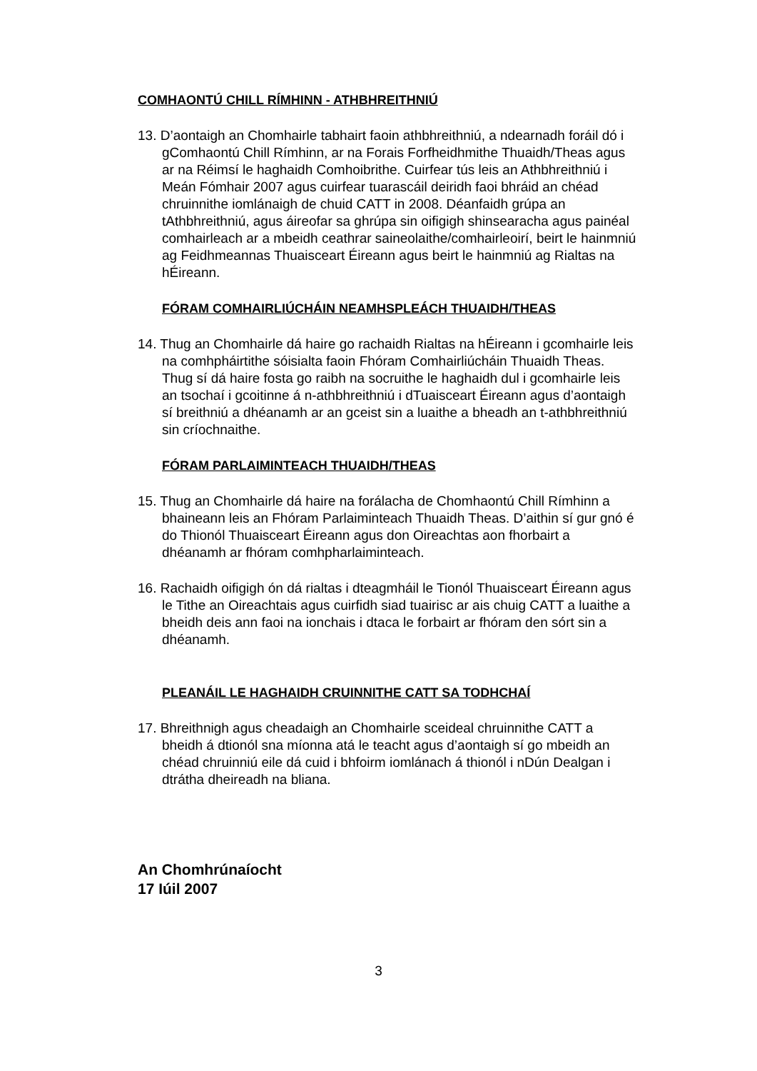COMHAONTÚ CHILL RÍMHINN - ATHBHREITHNIÚ
13. D’aontaigh an Chomhairle tabhairt faoin athbhreithniú, a ndearnadh foráil dó i gComhaontú Chill Rímhinn, ar na Forais Forfheidhmithe Thuaidh/Theas agus ar na Réimsí le haghaidh Comhoibrithe. Cuirfear tús leis an Athbhreithniú i Meán Fómhair 2007 agus cuirfear tuarascáil deiridh faoi bhráid an chéad chruinnithe iomlánaigh de chuid CATT in 2008. Déanfaidh grúpa an tAthbhreithniú, agus áireofar sa ghrúpa sin oifigigh shinsearacha agus painéal comhairleach ar a mbeidh ceathrar saineolaithe/comhairleoirí, beirt le hainmniú ag Feidhmeannas Thuaisceart Éireann agus beirt le hainmniú ag Rialtas na hÉireann.
FÓRAM COMHAIRLIÚCHÁIN NEAMHSPLEÁCH THUAIDH/THEAS
14. Thug an Chomhairle dá haire go rachaidh Rialtas na hÉireann i gcomhairle leis na comhpháirtithe sóisialta faoin Fhóram Comhairliúcháin Thuaidh Theas. Thug sí dá haire fosta go raibh na socruithe le haghaidh dul i gcomhairle leis an tsochaí i gcoitinne á n-athbhreithniú i dTuaisceart Éireann agus d’aontaigh sí breithniú a dhéanamh ar an gceist sin a luaithe a bheadh an t-athbhreithniú sin críochnaithe.
FÓRAM PARLAIMINTEACH THUAIDH/THEAS
15. Thug an Chomhairle dá haire na forálacha de Chomhaontú Chill Rímhinn a bhaineann leis an Fhóram Parlaiminteach Thuaidh Theas. D’aithin sí gur gnó é do Thionól Thuaisceart Éireann agus don Oireachtas aon fhorbairt a dhéanamh ar fhóram comhpharlaiminteach.
16. Rachaidh oifigigh ón dá rialtas i dteagmháil le Tionól Thuaisceart Éireann agus le Tithe an Oireachtais agus cuirfidh siad tuairisc ar ais chuig CATT a luaithe a bheidh deis ann faoi na ionchais i dtaca le forbairt ar fhóram den sórt sin a dhéanamh.
PLEANÁIL LE HAGHAIDH CRUINNITHE CATT SA TODHCHAÍ
17. Bhreithnigh agus cheadaigh an Chomhairle sceideal chruinnithe CATT a bheidh á dtionól sna míonna atá le teacht agus d’aontaigh sí go mbeidh an chéad chruinniú eile dá cuid i bhfoirm iomlánach á thionól i nDún Dealgan i dtrátha dheireadh na bliana.
An Chomhrúnaíocht
17 Iúil 2007
3